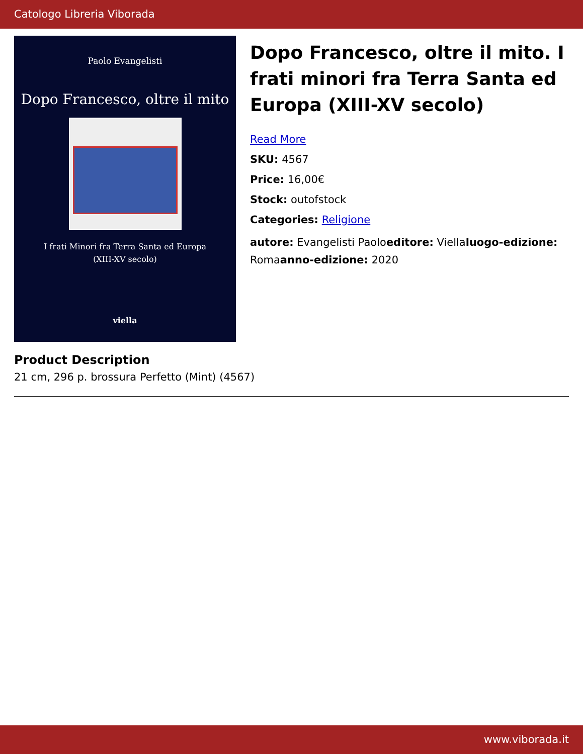Catologo Libreria Viborada
Paolo Evangelisti
Dopo Francesco, oltre il mito
I frati Minori fra Terra Santa ed Europa
(XIII-XV secolo)
viella
Dopo Francesco, oltre il mito. I frati minori fra Terra Santa ed Europa (XIII-XV secolo)
Read More
SKU: 4567
Price: 16,00€
Stock: outofstock
Categories: Religione
autore: Evangelisti Paoloeditore: Viellaluogo-edizione: Romaanno-edizione: 2020
Product Description
21 cm, 296 p. brossura Perfetto (Mint) (4567)
www.viborada.it